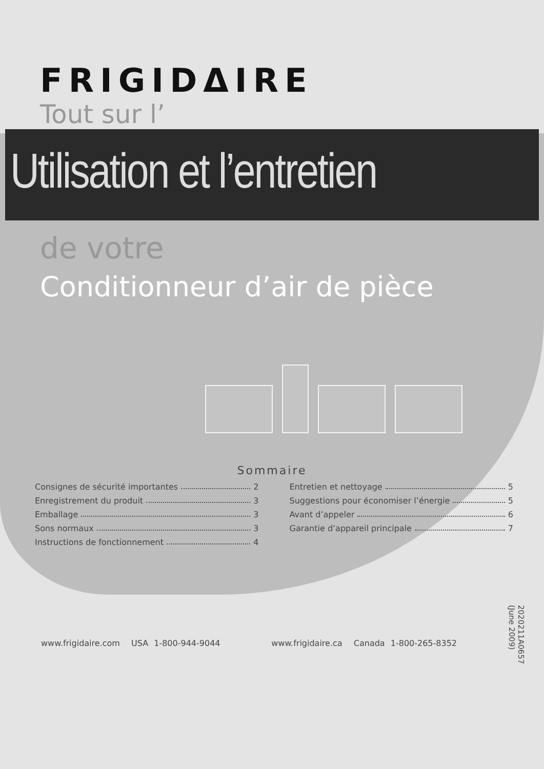FRIGIDΔIRE
Tout sur l’
Utilisation et l’entretien
de votre
Conditionneur d’air de pièce
Sommaire
Consignes de sécurité importantes 2
Enregistrement du produit 3
Emballage 3
Sons normaux 3
Instructions de fonctionnement 4
Entretien et nettoyage 5
Suggestions pour économiser l’énergie 5
Avant d’appeler 6
Garantie d’appareil principale 7
www.frigidaire.com USA 1-800-944-9044 www.frigidaire.ca Canada 1-800-265-8352
2020211A0657 (June 2009)